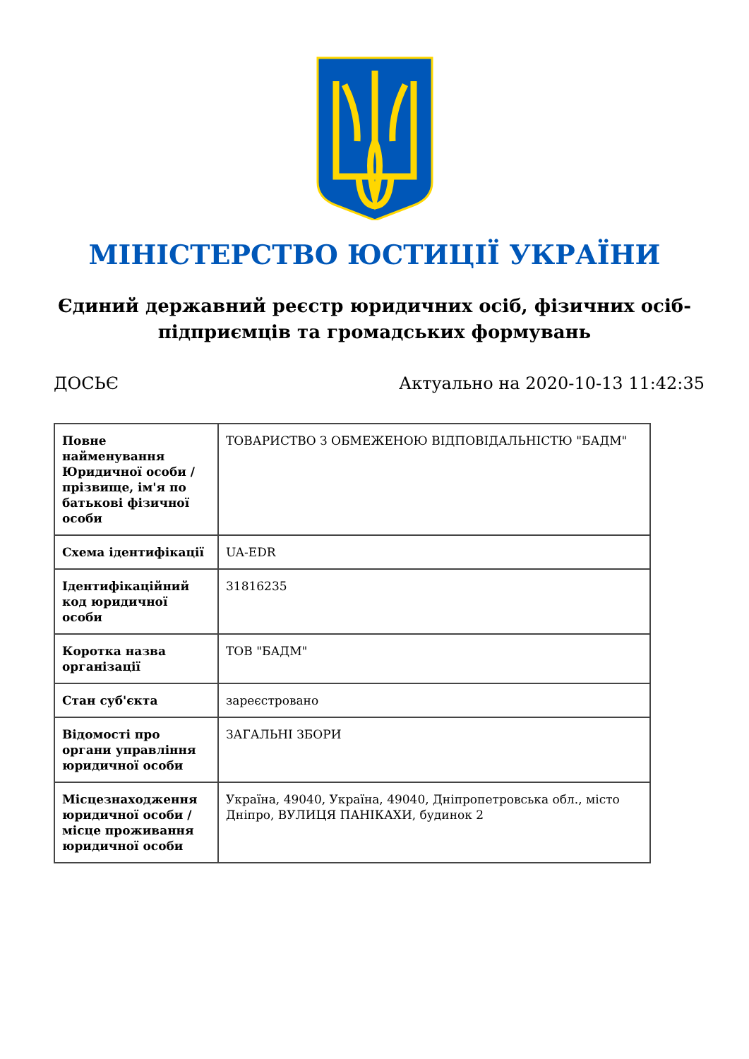МІНІСТЕРСТВО ЮСТИЦІЇ УКРАЇНИ
Єдиний державний реєстр юридичних осіб, фізичних осіб-підприємців та громадських формувань
ДОСЬЄ Актуально на 2020-10-13 11:42:35
| Повне найменування Юридичної особи / прізвище, ім'я по батькові фізичної особи | ТОВАРИСТВО З ОБМЕЖЕНОЮ ВІДПОВІДАЛЬНІСТЮ "БАДМ" |
| Схема ідентифікації | UA-EDR |
| Ідентифікаційний код юридичної особи | 31816235 |
| Коротка назва організації | ТОВ "БАДМ" |
| Стан суб'єкта | зареєстровано |
| Відомості про органи управління юридичної особи | ЗАГАЛЬНІ ЗБОРИ |
| Місцезнаходження юридичної особи / місце проживання юридичної особи | Україна, 49040, Україна, 49040, Дніпропетровська обл., місто Дніпро, ВУЛИЦЯ ПАНІКАХИ, будинок 2 |